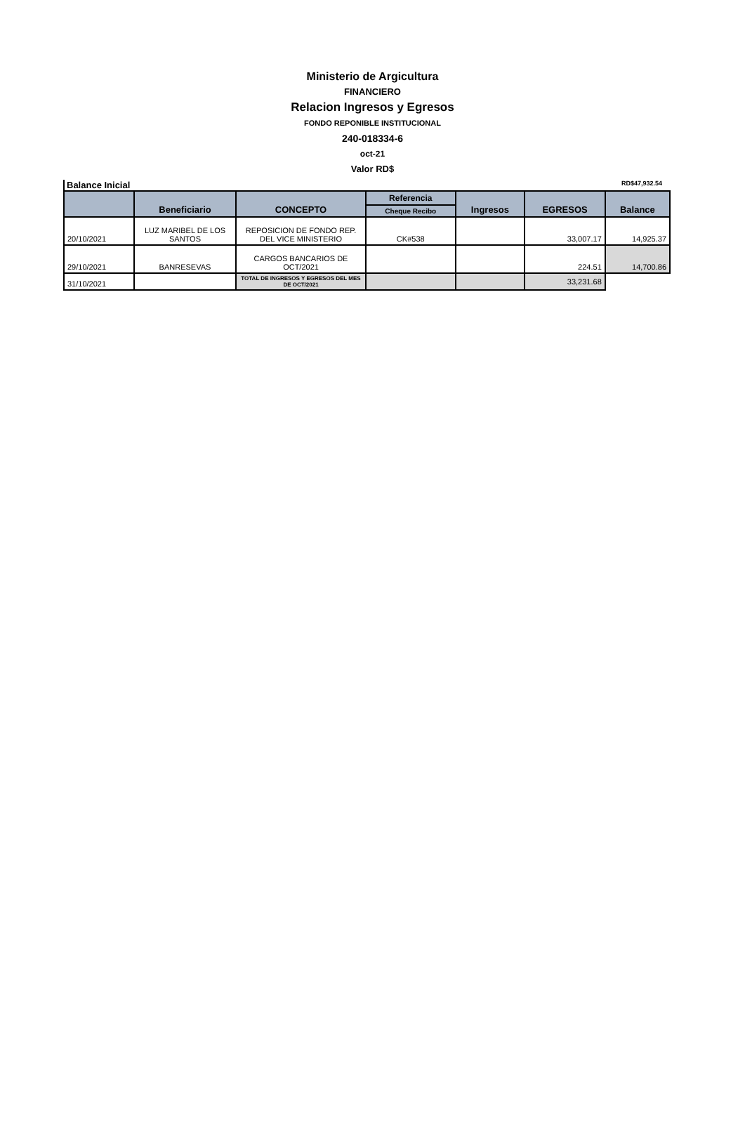Ministerio de Argicultura
FINANCIERO
Relacion Ingresos y Egresos
FONDO REPONIBLE INSTITUCIONAL
240-018334-6
oct-21
Valor RD$
Balance Inicial RD$47,932.54
| | Beneficiario | CONCEPTO | Referencia | Ingresos | EGRESOS | Balance |
| --- | --- | --- | --- | --- | --- | --- |
| | | | Cheque Recibo | | | |
| 20/10/2021 | LUZ MARIBEL DE LOS SANTOS | REPOSICION DE FONDO REP. DEL VICE MINISTERIO | CK#538 | | 33,007.17 | 14,925.37 |
| 29/10/2021 | BANRESEVAS | CARGOS BANCARIOS DE OCT/2021 | | | 224.51 | 14,700.86 |
| 31/10/2021 | | TOTAL DE INGRESOS Y EGRESOS DEL MES DE OCT/2021 | | | 33,231.68 | |